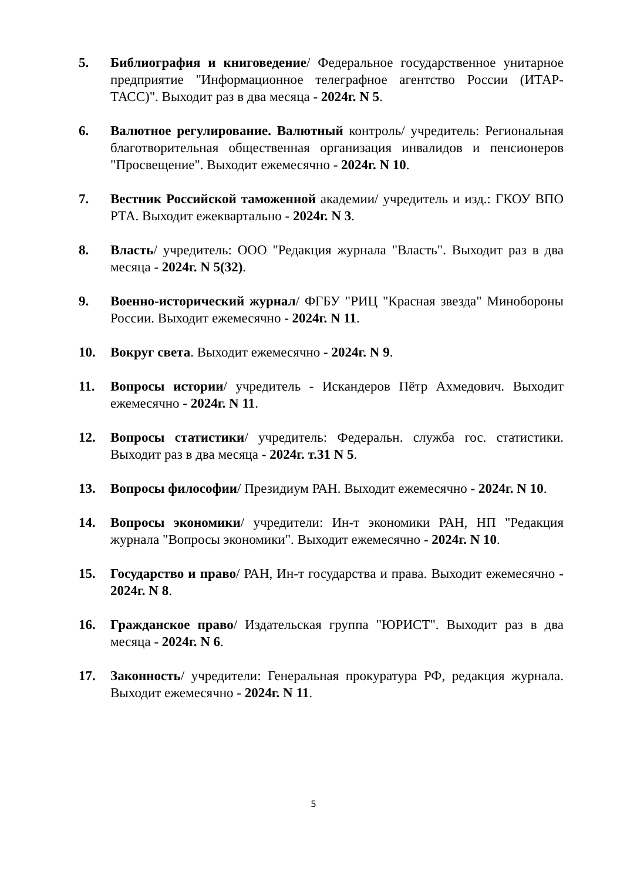5. Библиография и книговедение/ Федеральное государственное унитарное предприятие "Информационное телеграфное агентство России (ИТАР-ТАСС)". Выходит раз в два месяца - 2024г. N 5.
6. Валютное регулирование. Валютный контроль/ учредитель: Региональная благотворительная общественная организация инвалидов и пенсионеров "Просвещение". Выходит ежемесячно - 2024г. N 10.
7. Вестник Российской таможенной академии/ учредитель и изд.: ГКОУ ВПО РТА. Выходит ежеквартально - 2024г. N 3.
8. Власть/ учредитель: ООО "Редакция журнала "Власть". Выходит раз в два месяца - 2024г. N 5(32).
9. Военно-исторический журнал/ ФГБУ "РИЦ "Красная звезда" Минобороны России. Выходит ежемесячно - 2024г. N 11.
10. Вокруг света. Выходит ежемесячно - 2024г. N 9.
11. Вопросы истории/ учредитель - Искандеров Пётр Ахмедович. Выходит ежемесячно - 2024г. N 11.
12. Вопросы статистики/ учредитель: Федеральн. служба гос. статистики. Выходит раз в два месяца - 2024г. т.31 N 5.
13. Вопросы философии/ Президиум РАН. Выходит ежемесячно - 2024г. N 10.
14. Вопросы экономики/ учредители: Ин-т экономики РАН, НП "Редакция журнала "Вопросы экономики". Выходит ежемесячно - 2024г. N 10.
15. Государство и право/ РАН, Ин-т государства и права. Выходит ежемесячно - 2024г. N 8.
16. Гражданское право/ Издательская группа "ЮРИСТ". Выходит раз в два месяца - 2024г. N 6.
17. Законность/ учредители: Генеральная прокуратура РФ, редакция журнала. Выходит ежемесячно - 2024г. N 11.
5